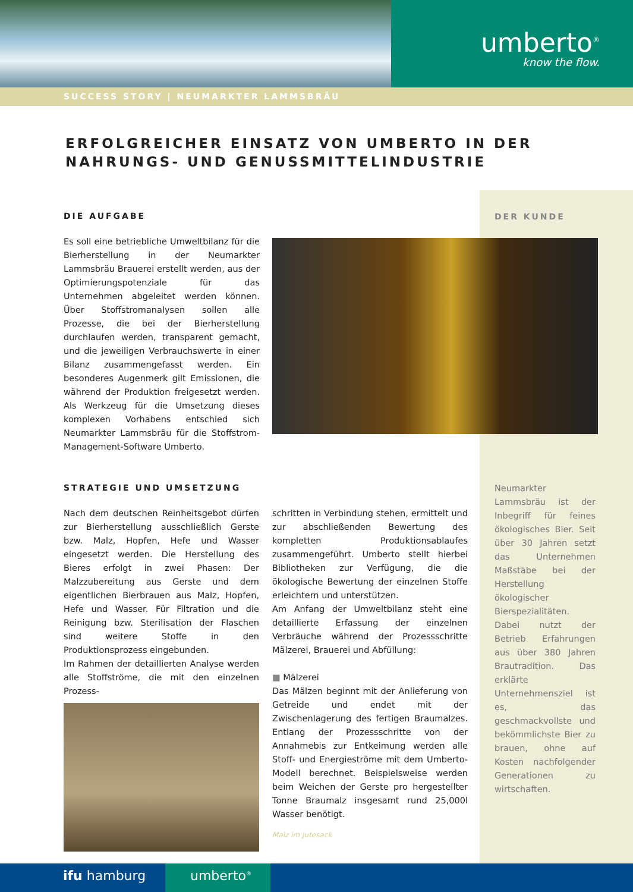umberto<sup>®</sup>
know the flow.
SUCCESS STORY | NEUMARKTER LAMMSBRÄU
ERFOLGREICHER EINSATZ VON UMBERTO IN DER
NAHRUNGS- UND GENUSSMITTELINDUSTRIE
DER KUNDE
Neumarkter Lammsbräu ist der Inbegriff für feines ökologisches Bier. Seit über 30 Jahren setzt das Unternehmen Maßstäbe bei der Herstellung ökologischer Bierspezialitäten. Dabei nutzt der Betrieb Erfahrungen aus über 380 Jahren Brautradition. Das erklärte Unternehmensziel ist es, das geschmackvollste und bekömmlichste Bier zu brauen, ohne auf Kosten nachfolgender Generationen zu wirtschaften.
DIE AUFGABE
Es soll eine betriebliche Umweltbilanz für die Bierherstellung in der Neumarkter Lammsbräu Brauerei erstellt werden, aus der Optimierungspotenziale für das Unternehmen abgeleitet werden können. Über Stoffstromanalysen sollen alle Prozesse, die bei der Bierherstellung durchlaufen werden, transparent gemacht, und die jeweiligen Verbrauchswerte in einer Bilanz zusammengefasst werden. Ein besonderes Augenmerk gilt Emissionen, die während der Produktion freigesetzt werden. Als Werkzeug für die Umsetzung dieses komplexen Vorhabens entschied sich Neumarkter Lammsbräu für die Stoffstrom-Management-Software Umberto.
STRATEGIE UND UMSETZUNG
Nach dem deutschen Reinheitsgebot dürfen zur Bierherstellung ausschließlich Gerste bzw. Malz, Hopfen, Hefe und Wasser eingesetzt werden. Die Herstellung des Bieres erfolgt in zwei Phasen: Der Malzzubereitung aus Gerste und dem eigentlichen Bierbrauen aus Malz, Hopfen, Hefe und Wasser. Für Filtration und die Reinigung bzw. Sterilisation der Flaschen sind weitere Stoffe in den Produktionsprozess eingebunden.
Im Rahmen der detaillierten Analyse werden alle Stoffströme, die mit den einzelnen Prozess-
schritten in Verbindung stehen, ermittelt und zur abschließenden Bewertung des kompletten Produktionsablaufes zusammengeführt. Umberto stellt hierbei Bibliotheken zur Verfügung, die die ökologische Bewertung der einzelnen Stoffe erleichtern und unterstützen.
Am Anfang der Umweltbilanz steht eine detaillierte Erfassung der einzelnen Verbräuche während der Prozessschritte Mälzerei, Brauerei und Abfüllung:
■ Mälzerei
Das Mälzen beginnt mit der Anlieferung von Getreide und endet mit der Zwischenlagerung des fertigen Braumalzes. Entlang der Prozessschritte von der Annahmebis zur Entkeimung werden alle Stoff- und Energieströme mit dem Umberto-Modell berechnet. Beispielsweise werden beim Weichen der Gerste pro hergestellter Tonne Braumalz insgesamt rund 25,000l Wasser benötigt.
Malz im Jutesack
ifu hamburg umberto<sup>®</sup>